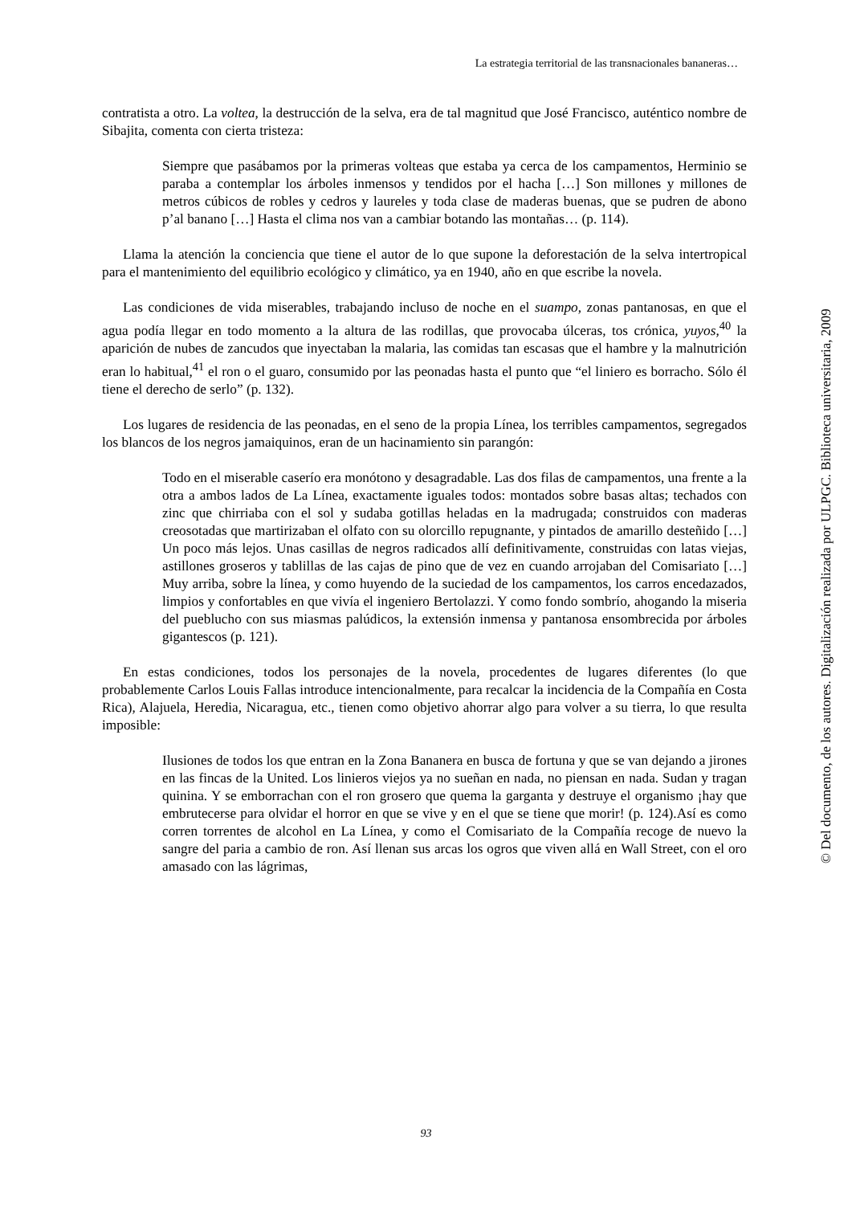La estrategia territorial de las transnacionales bananeras…
contratista a otro. La voltea, la destrucción de la selva, era de tal magnitud que José Francisco, auténtico nombre de Sibajita, comenta con cierta tristeza:
Siempre que pasábamos por la primeras volteas que estaba ya cerca de los campamentos, Herminio se paraba a contemplar los árboles inmensos y tendidos por el hacha […] Son millones y millones de metros cúbicos de robles y cedros y laureles y toda clase de maderas buenas, que se pudren de abono p’al banano […] Hasta el clima nos van a cambiar botando las montañas… (p. 114).
Llama la atención la conciencia que tiene el autor de lo que supone la deforestación de la selva intertropical para el mantenimiento del equilibrio ecológico y climático, ya en 1940, año en que escribe la novela.
Las condiciones de vida miserables, trabajando incluso de noche en el suampo, zonas pantanosas, en que el agua podía llegar en todo momento a la altura de las rodillas, que provocaba úlceras, tos crónica, yuyos,<sup>40</sup> la aparición de nubes de zancudos que inyectaban la malaria, las comidas tan escasas que el hambre y la malnutrición eran lo habitual,<sup>41</sup> el ron o el guaro, consumido por las peonadas hasta el punto que “el liniero es borracho. Sólo él tiene el derecho de serlo” (p. 132).
Los lugares de residencia de las peonadas, en el seno de la propia Línea, los terribles campamentos, segregados los blancos de los negros jamaiquinos, eran de un hacinamiento sin parangón:
Todo en el miserable caserío era monótono y desagradable. Las dos filas de campamentos, una frente a la otra a ambos lados de La Línea, exactamente iguales todos: montados sobre basas altas; techados con zinc que chirriaba con el sol y sudaba gotillas heladas en la madrugada; construidos con maderas creosotadas que martirizaban el olfato con su olorcillo repugnante, y pintados de amarillo desteñido […] Un poco más lejos. Unas casillas de negros radicados allí definitivamente, construidas con latas viejas, astillones groseros y tablillas de las cajas de pino que de vez en cuando arrojaban del Comisariato […] Muy arriba, sobre la línea, y como huyendo de la suciedad de los campamentos, los carros encedazados, limpios y confortables en que vivía el ingeniero Bertolazzi. Y como fondo sombrío, ahogando la miseria del pueblucho con sus miasmas palúdicos, la extensión inmensa y pantanosa ensombrecida por árboles gigantescos (p. 121).
En estas condiciones, todos los personajes de la novela, procedentes de lugares diferentes (lo que probablemente Carlos Louis Fallas introduce intencionalmente, para recalcar la incidencia de la Compañía en Costa Rica), Alajuela, Heredia, Nicaragua, etc., tienen como objetivo ahorrar algo para volver a su tierra, lo que resulta imposible:
Ilusiones de todos los que entran en la Zona Bananera en busca de fortuna y que se van dejando a jirones en las fincas de la United. Los linieros viejos ya no sueñan en nada, no piensan en nada. Sudan y tragan quinina. Y se emborrachan con el ron grosero que quema la garganta y destruye el organismo ¡hay que embrutecerse para olvidar el horror en que se vive y en el que se tiene que morir! (p. 124).Así es como corren torrentes de alcohol en La Línea, y como el Comisariato de la Compañía recoge de nuevo la sangre del paria a cambio de ron. Así llenan sus arcas los ogros que viven allá en Wall Street, con el oro amasado con las lágrimas,
© Del documento, de los autores. Digitalización realizada por ULPGC. Biblioteca universitaria, 2009
93